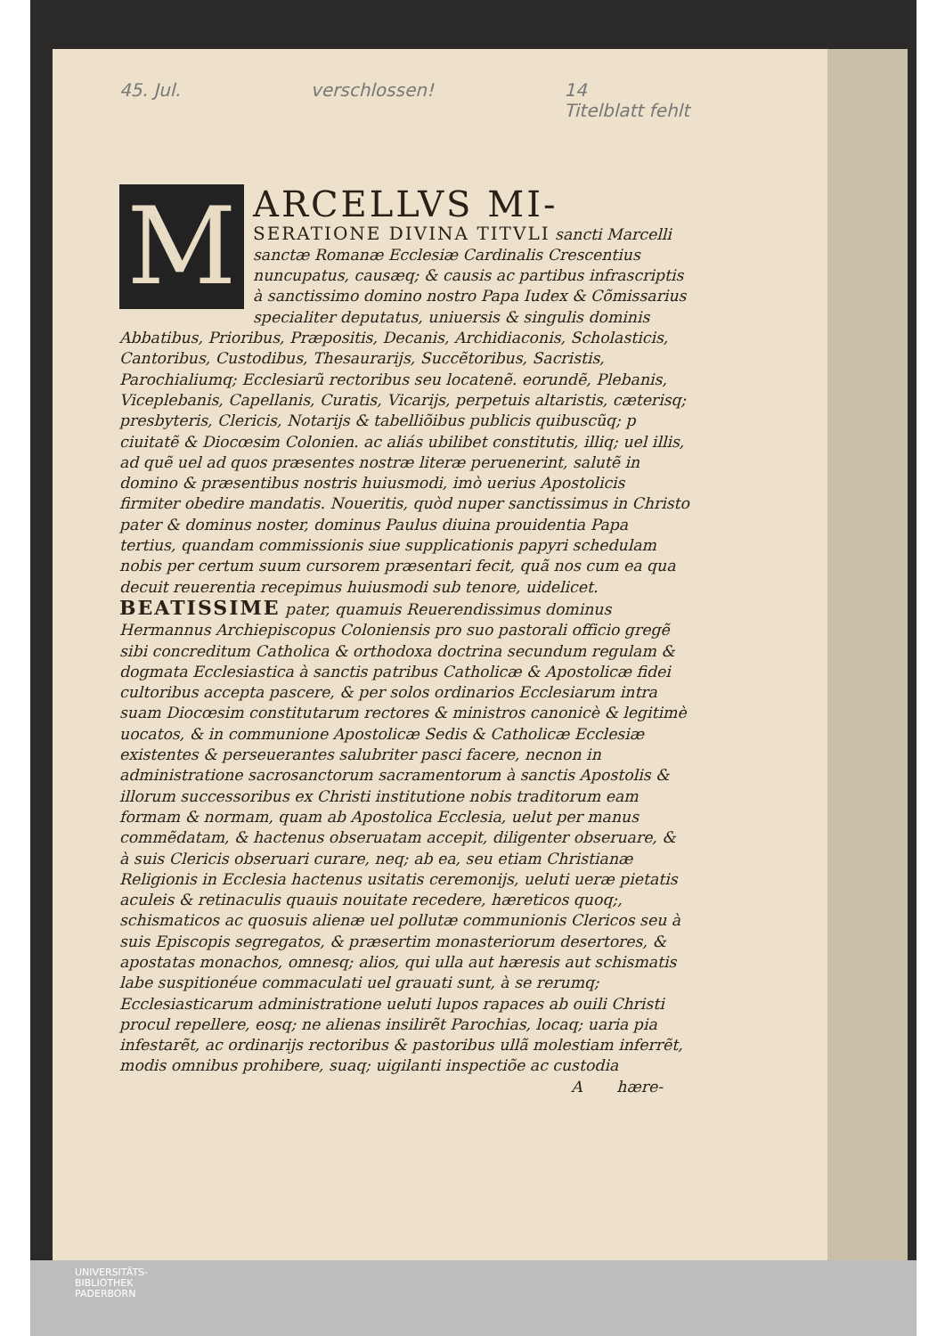45. Jul. verschlossen! 14
Titelblatt fehlt
M
ARCELLVS MI-
SERATIONE DIVINA TITVLI sancti Marcelli sanctæ Romanæ Ecclesiæ Cardinalis Crescentius nuncupatus, causæq; & causis ac partibus infrascriptis à sanctissimo domino nostro Papa Iudex & Cõmissarius specialiter deputatus, uniuersis & singulis dominis Abbatibus, Prioribus, Præpositis, Decanis, Archidiaconis, Scholasticis, Cantoribus, Custodibus, Thesaurarijs, Succẽtoribus, Sacristis, Parochialiumq; Ecclesiarũ rectoribus seu locatenẽ. eorundẽ, Plebanis, Viceplebanis, Capellanis, Curatis, Vicarijs, perpetuis altaristis, cæterisq; presbyteris, Clericis, Notarijs & tabelliõibus publicis quibuscũq; p ciuitatẽ & Diocœsim Colonien. ac aliás ubilibet constitutis, illiq; uel illis, ad quẽ uel ad quos præsentes nostræ literæ peruenerint, salutẽ in domino & præsentibus nostris huiusmodi, imò uerius Apostolicis firmiter obedire mandatis. Noueritis, quòd nuper sanctissimus in Christo pater & dominus noster, dominus Paulus diuina prouidentia Papa tertius, quandam commissionis siue supplicationis papyri schedulam nobis per certum suum cursorem præsentari fecit, quã nos cum ea qua decuit reuerentia recepimus huiusmodi sub tenore, uidelicet. BEATISSIME pater, quamuis Reuerendissimus dominus Hermannus Archiepiscopus Coloniensis pro suo pastorali officio gregẽ sibi concreditum Catholica & orthodoxa doctrina secundum regulam & dogmata Ecclesiastica à sanctis patribus Catholicæ & Apostolicæ fidei cultoribus accepta pascere, & per solos ordinarios Ecclesiarum intra suam Diocœsim constitutarum rectores & ministros canonicè & legitimè uocatos, & in communione Apostolicæ Sedis & Catholicæ Ecclesiæ existentes & perseuerantes salubriter pasci facere, necnon in administratione sacrosanctorum sacramentorum à sanctis Apostolis & illorum successoribus ex Christi institutione nobis traditorum eam formam & normam, quam ab Apostolica Ecclesia, uelut per manus commẽdatam, & hactenus obseruatam accepit, diligenter obseruare, & à suis Clericis obseruari curare, neq; ab ea, seu etiam Christianæ Religionis in Ecclesia hactenus usitatis ceremonijs, ueluti ueræ pietatis aculeis & retinaculis quauis nouitate recedere, hæreticos quoq;, schismaticos ac quosuis alienæ uel pollutæ communionis Clericos seu à suis Episcopis segregatos, & præsertim monasteriorum desertores, & apostatas monachos, omnesq; alios, qui ulla aut hæresis aut schismatis labe suspitionéue commaculati uel grauati sunt, à se rerumq; Ecclesiasticarum administratione ueluti lupos rapaces ab ouili Christi procul repellere, eosq; ne alienas insilirẽt Parochias, locaq; uaria pia infestarẽt, ac ordinarijs rectoribus & pastoribus ullã molestiam inferrẽt, modis omnibus prohibere, suaq; uigilanti inspectiõe ac custodia
A hære-
UNIVERSITÄTS-
BIBLIOTHEK
PADERBORN